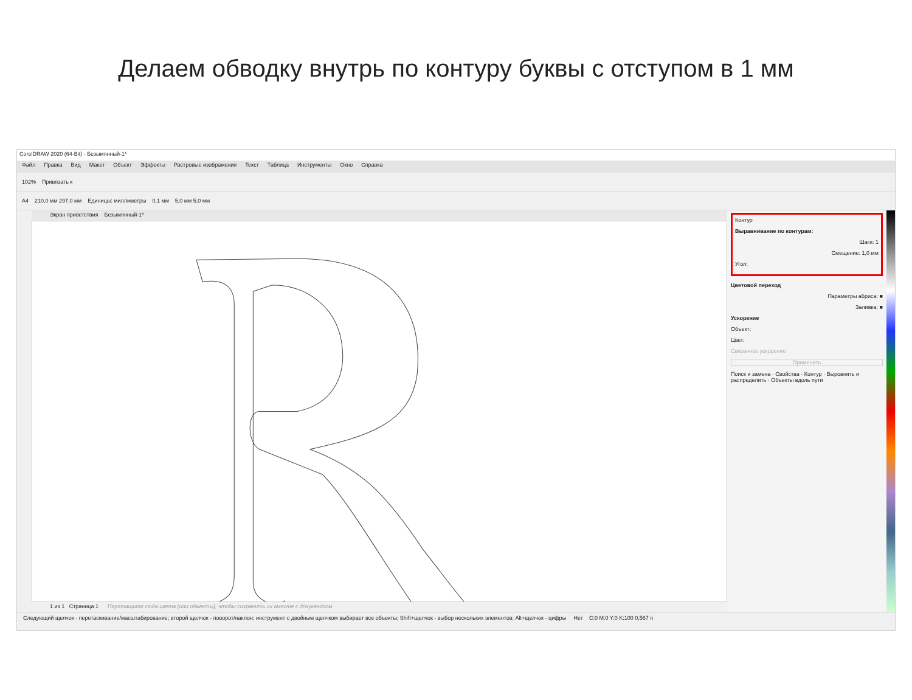Делаем обводку внутрь по контуру буквы с отступом в 1 мм
CorelDRAW 2020 (64-Bit) - Безымянный-1*
Файл Правка Вид Макет Объект Эффекты Растровые изображения Текст Таблица Инструменты Окно Справка
102% Привязать к
A4 210,0 мм 297,0 мм Единицы: миллиметры 0,1 мм 5,0 мм 5,0 мм
Экран приветствия Безымянный-1*
1 из 1 Страница 1 Перетащите сюда цвета (или объекты), чтобы сохранить их вместе с документом
Контур
Выравнивание по контурам:
Шаги: 1
Смещение: 1,0 мм
Угол:
Цветовой переход
Параметры абриса: ■
Заливка: ■
Ускорение
Объект:
Цвет:
Связанное ускорение
Применить
Поиск и замена · Свойства · Контур · Выровнять и распределить · Объекты вдоль пути
Следующий щелчок - перетаскивание/масштабирование; второй щелчок - поворот/наклон; инструмент с двойным щелчком выбирает все объекты; Shift+щелчок - выбор нескольких элементов; Alt+щелчок - цифры Нет C:0 M:0 Y:0 K:100 0,567 п